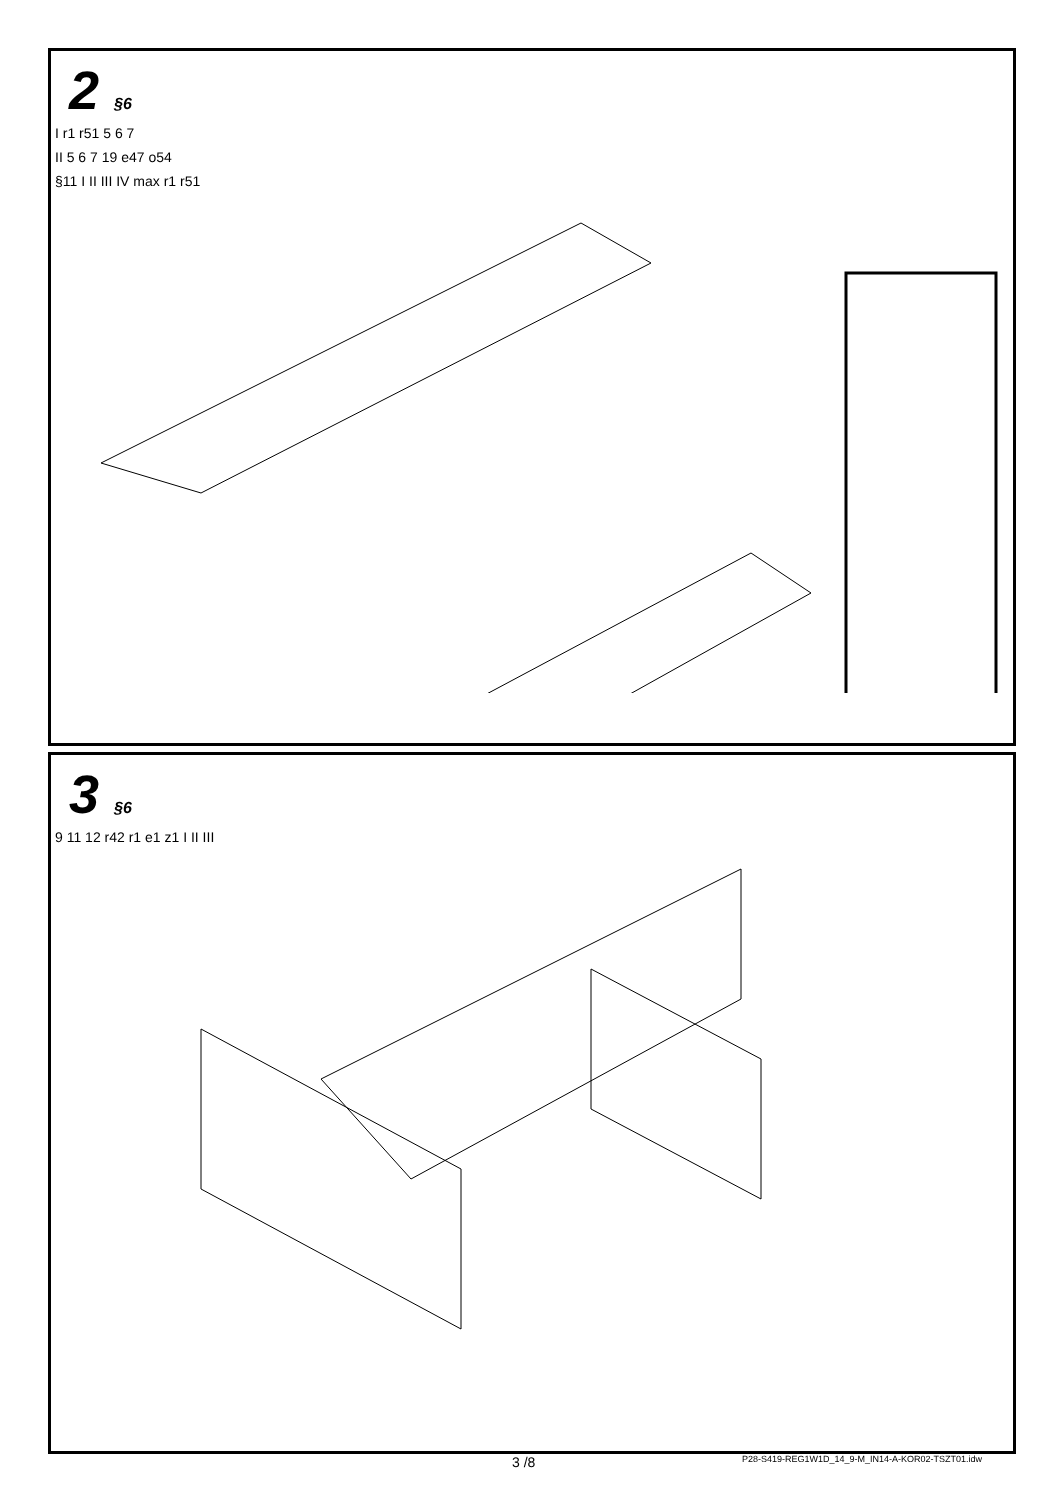2 §6
I r1 r51 5 6 7
II 5 6 7 19 e47 o54
§11 I II III IV max r1 r51
3 §6
9 11 12 r42 r1 e1 z1 I II III
3 /8 P28-S419-REG1W1D_14_9-M_IN14-A-KOR02-TSZT01.idw